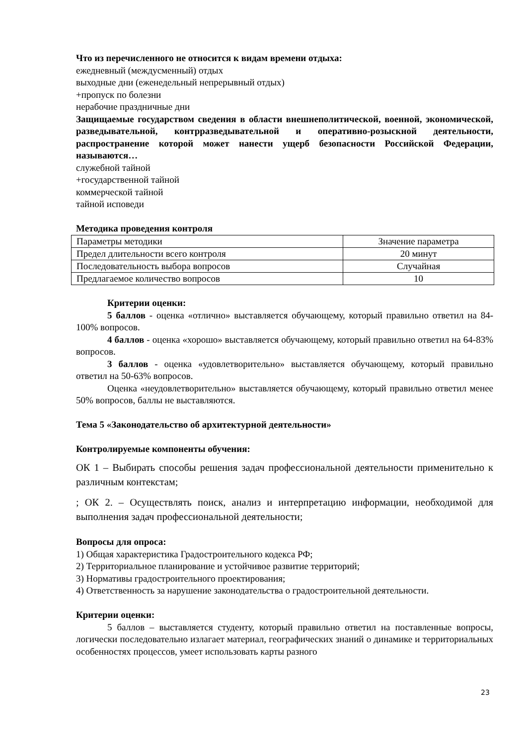Что из перечисленного не относится к видам времени отдыха:
ежедневный (междусменный) отдых
выходные дни (еженедельный непрерывный отдых)
+пропуск по болезни
нерабочие праздничные дни
Защищаемые государством сведения в области внешнеполитической, военной, экономической, разведывательной, контрразведывательной и оперативно-розыскной деятельности, распространение которой может нанести ущерб безопасности Российской Федерации, называются…
служебной тайной
+государственной тайной
коммерческой тайной
тайной исповеди
Методика проведения контроля
| Параметры методики | Значение параметра |
| Предел длительности всего контроля | 20 минут |
| Последовательность выбора вопросов | Случайная |
| Предлагаемое количество вопросов | 10 |
Критерии оценки:
5 баллов - оценка «отлично» выставляется обучающему, который правильно ответил на 84-100% вопросов.
4 баллов - оценка «хорошо» выставляется обучающему, который правильно ответил на 64-83% вопросов.
3 баллов - оценка «удовлетворительно» выставляется обучающему, который правильно ответил на 50-63% вопросов.
Оценка «неудовлетворительно» выставляется обучающему, который правильно ответил менее 50% вопросов, баллы не выставляются.
Тема 5 «Законодательство об архитектурной деятельности»
Контролируемые компоненты обучения:
ОК 1 – Выбирать способы решения задач профессиональной деятельности применительно к различным контекстам;
; ОК 2. – Осуществлять поиск, анализ и интерпретацию информации, необходимой для выполнения задач профессиональной деятельности;
Вопросы для опроса:
1) Общая характеристика Градостроительного кодекса РФ;
2) Территориальное планирование и устойчивое развитие территорий;
3) Нормативы градостроительного проектирования;
4) Ответственность за нарушение законодательства о градостроительной деятельности.
Критерии оценки:
5 баллов – выставляется студенту, который правильно ответил на поставленные вопросы, логически последовательно излагает материал, географических знаний о динамике и территориальных особенностях процессов, умеет использовать карты разного
23